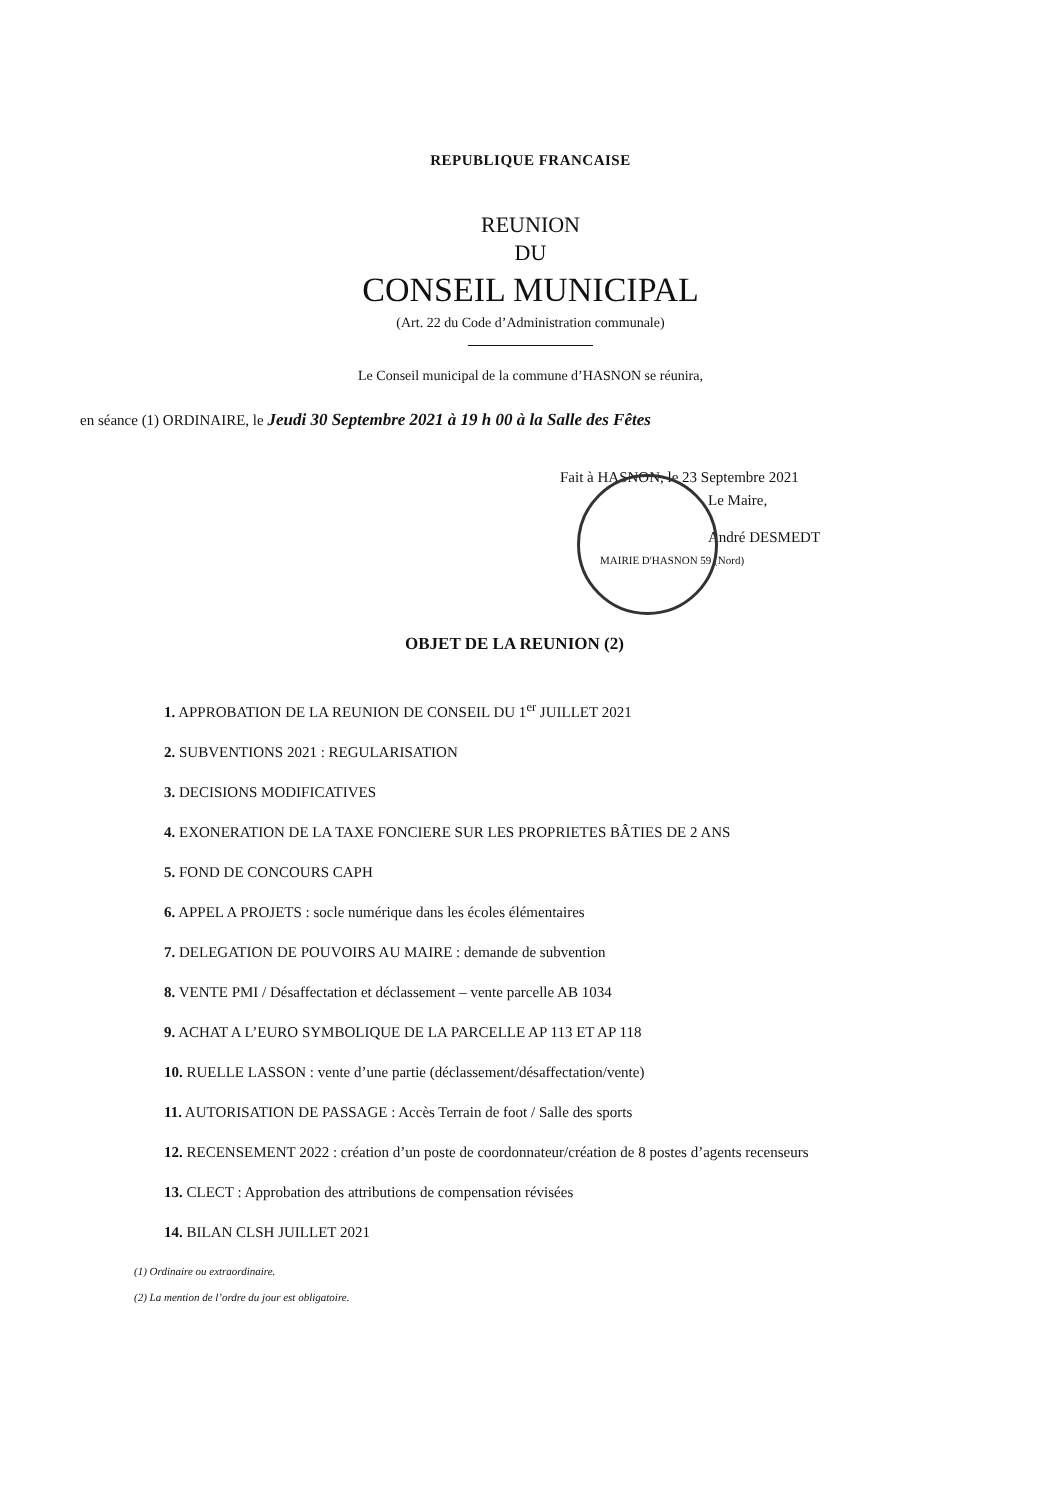REPUBLIQUE FRANCAISE
REUNION
DU
CONSEIL MUNICIPAL
(Art. 22 du Code d’Administration communale)
Le Conseil municipal de la commune d’HASNON se réunira,
en séance (1) ORDINAIRE, le Jeudi 30 Septembre 2021 à 19 h 00 à la Salle des Fêtes
Fait à HASNON, le 23 Septembre 2021
Le Maire,
André DESMEDT
MAIRIE D'HASNON 59 (Nord)
OBJET DE LA REUNION (2)
1. APPROBATION DE LA REUNION DE CONSEIL DU 1<sup>er</sup> JUILLET 2021
2. SUBVENTIONS 2021 : REGULARISATION
3. DECISIONS MODIFICATIVES
4. EXONERATION DE LA TAXE FONCIERE SUR LES PROPRIETES BÂTIES DE 2 ANS
5. FOND DE CONCOURS CAPH
6. APPEL A PROJETS : socle numérique dans les écoles élémentaires
7. DELEGATION DE POUVOIRS AU MAIRE : demande de subvention
8. VENTE PMI / Désaffectation et déclassement – vente parcelle AB 1034
9. ACHAT A L’EURO SYMBOLIQUE DE LA PARCELLE AP 113 ET AP 118
10. RUELLE LASSON : vente d’une partie (déclassement/désaffectation/vente)
11. AUTORISATION DE PASSAGE : Accès Terrain de foot / Salle des sports
12. RECENSEMENT 2022 : création d’un poste de coordonnateur/création de 8 postes d’agents recenseurs
13. CLECT : Approbation des attributions de compensation révisées
14. BILAN CLSH JUILLET 2021
(1) Ordinaire ou extraordinaire.
(2) La mention de l’ordre du jour est obligatoire.